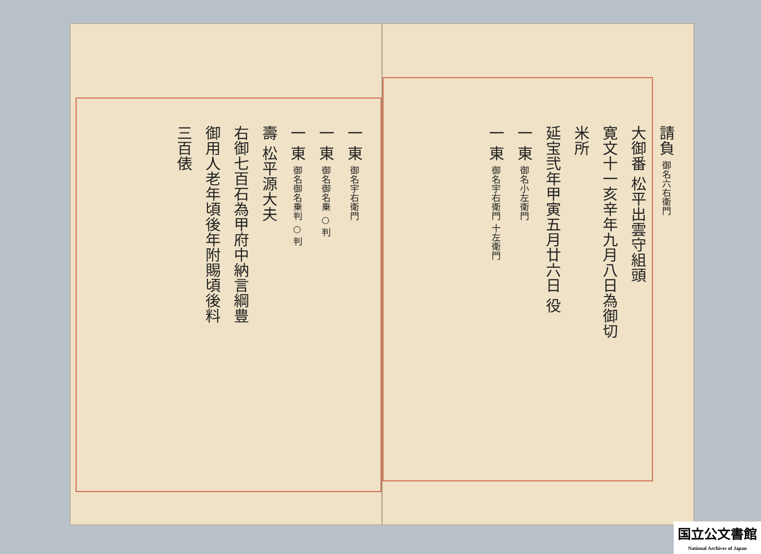一 東 御名宇右衛門
一 東 御名御名乗 ○ 判
一 東 御名御名乗判 ○ 判
壽 松平源大夫
右御七百石為甲府中納言綱豊
御用人老年頃後年附賜頃後料
三百俵
請負 御名六右衛門
大御番 松平出雲守組頭
寛文十一亥辛年九月八日為御切
米所
延宝弐年甲寅五月廿六日 役
一 東 御名小左衛門
一 東 御名宇右衛門 十左衛門
国立公文書館
National Archives of Japan